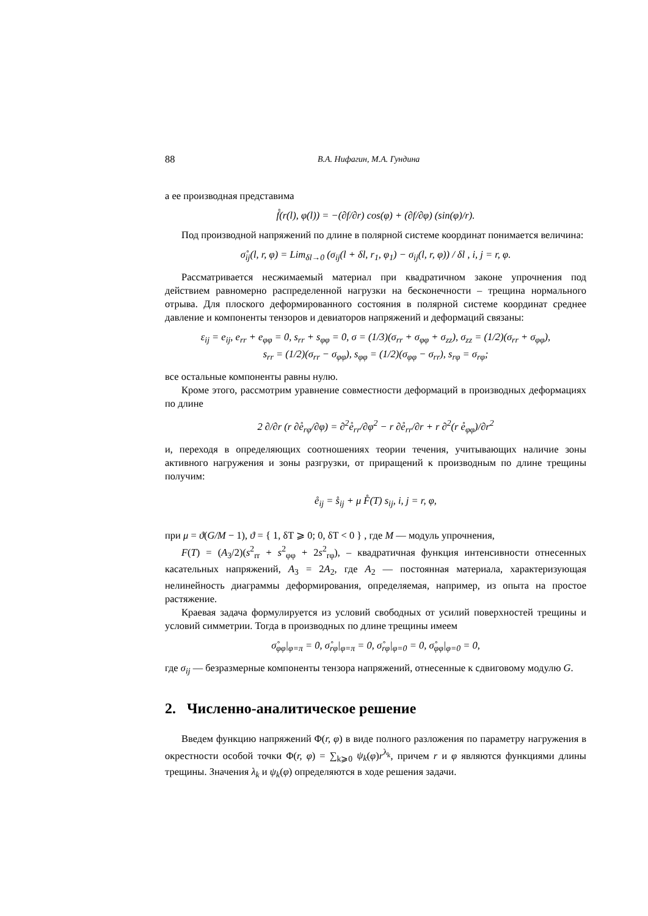88 В.А. Нифагин, М.А. Гундина
а ее производная представима
f̊(r(l), φ(l)) = −(∂f/∂r) cos(φ) + (∂f/∂φ) (sin(φ)/r).
Под производной напряжений по длине в полярной системе координат понимается величина:
σ̊<sub>ij</sub>(l, r, φ) = Lim<sub>δl→0</sub> (σ<sub>ij</sub>(l + δl, r<sub>1</sub>, φ<sub>1</sub>) − σ<sub>ij</sub>(l, r, φ)) / δl , i, j = r, φ.
Рассматривается несжимаемый материал при квадратичном законе упрочнения под действием равномерно распределенной нагрузки на бесконечности – трещина нормального отрыва. Для плоского деформированного состояния в полярной системе координат среднее давление и компоненты тензоров и девиаторов напряжений и деформаций связаны:
ε<sub>ij</sub> = e<sub>ij</sub>, e<sub>rr</sub> + e<sub>φφ</sub> = 0, s<sub>rr</sub> + s<sub>φφ</sub> = 0, σ = (1/3)(σ<sub>rr</sub> + σ<sub>φφ</sub> + σ<sub>zz</sub>), σ<sub>zz</sub> = (1/2)(σ<sub>rr</sub> + σ<sub>φφ</sub>),
s<sub>rr</sub> = (1/2)(σ<sub>rr</sub> − σ<sub>φφ</sub>), s<sub>φφ</sub> = (1/2)(σ<sub>φφ</sub> − σ<sub>rr</sub>), s<sub>rφ</sub> = σ<sub>rφ</sub>;
все остальные компоненты равны нулю.
Кроме этого, рассмотрим уравнение совместности деформаций в производных деформациях по длине
2 ∂/∂r (r ∂e̊<sub>rφ</sub>/∂φ) = ∂<sup>2</sup>e̊<sub>rr</sub>/∂φ<sup>2</sup> − r ∂e̊<sub>rr</sub>/∂r + r ∂<sup>2</sup>(r e̊<sub>φφ</sub>)/∂r<sup>2</sup>
и, переходя в определяющих соотношениях теории течения, учитывающих наличие зоны активного нагружения и зоны разгрузки, от приращений к производным по длине трещины получим:
e̊<sub>ij</sub> = s̊<sub>ij</sub> + μ F̊(T) s<sub>ij</sub>, i, j = r, φ,
при μ = ϑ(G/M − 1), ϑ = { 1, δT ⩾ 0; 0, δT < 0 } , где M — модуль упрочнения,
F(T) = (A<sub>3</sub>/2)(s<sup>2</sup><sub>rr</sub> + s<sup>2</sup><sub>φφ</sub> + 2s<sup>2</sup><sub>rφ</sub>), – квадратичная функция интенсивности отнесенных касательных напряжений, A<sub>3</sub> = 2A<sub>2</sub>, где A<sub>2</sub> — постоянная материала, характеризующая нелинейность диаграммы деформирования, определяемая, например, из опыта на простое растяжение.
Краевая задача формулируется из условий свободных от усилий поверхностей трещины и условий симметрии. Тогда в производных по длине трещины имеем
σ̊<sub>φφ</sub>|<sub>φ=π</sub> = 0, σ̊<sub>rφ</sub>|<sub>φ=π</sub> = 0, σ̊<sub>rφ</sub>|<sub>φ=0</sub> = 0, σ̊<sub>φφ</sub>|<sub>φ=0</sub> = 0,
где σ<sub>ij</sub> — безразмерные компоненты тензора напряжений, отнесенные к сдвиговому модулю G.
2. Численно-аналитическое решение
Введем функцию напряжений Φ(r, φ) в виде полного разложения по параметру нагружения в окрестности особой точки Φ(r, φ) = ∑<sub>k⩾0</sub> ψ<sub>k</sub>(φ)r<sup>λ<sub>k</sub></sup>, причем r и φ являются функциями длины трещины. Значения λ<sub>k</sub> и ψ<sub>k</sub>(φ) определяются в ходе решения задачи.